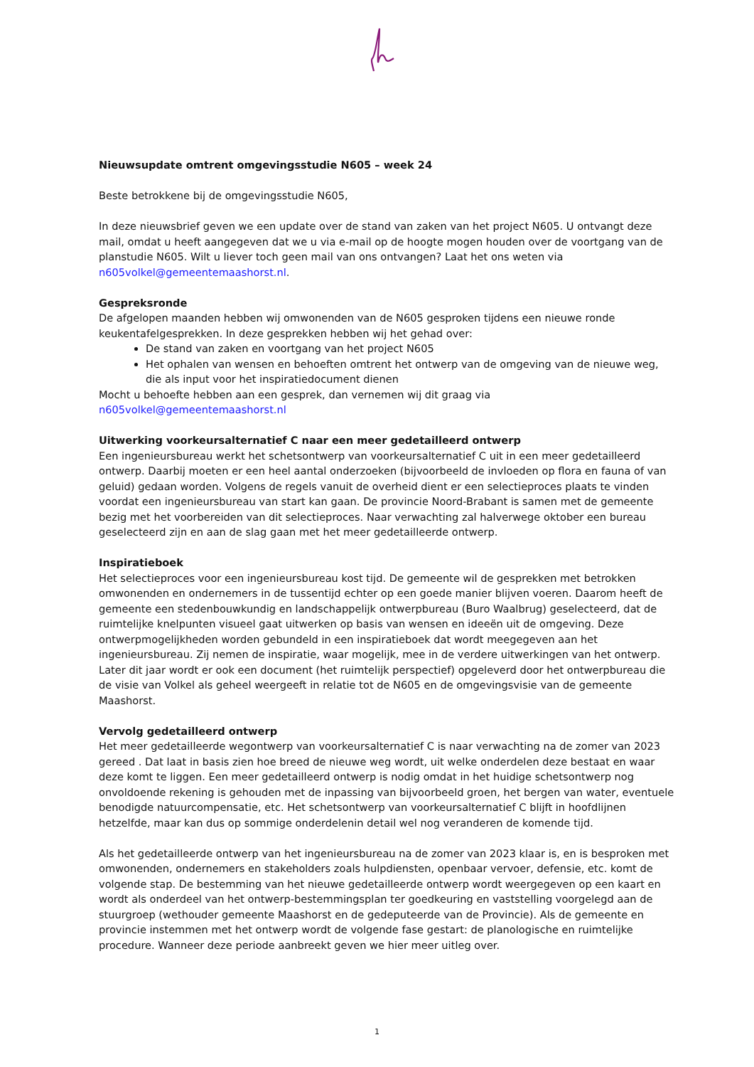Nieuwsupdate omtrent omgevingsstudie N605 – week 24
Beste betrokkene bij de omgevingsstudie N605,
In deze nieuwsbrief geven we een update over de stand van zaken van het project N605. U ontvangt deze mail, omdat u heeft aangegeven dat we u via e-mail op de hoogte mogen houden over de voortgang van de planstudie N605. Wilt u liever toch geen mail van ons ontvangen? Laat het ons weten via n605volkel@gemeentemaashorst.nl.
Gespreksronde
De afgelopen maanden hebben wij omwonenden van de N605 gesproken tijdens een nieuwe ronde keukentafelgesprekken. In deze gesprekken hebben wij het gehad over:
De stand van zaken en voortgang van het project N605
Het ophalen van wensen en behoeften omtrent het ontwerp van de omgeving van de nieuwe weg, die als input voor het inspiratiedocument dienen
Mocht u behoefte hebben aan een gesprek, dan vernemen wij dit graag via n605volkel@gemeentemaashorst.nl
Uitwerking voorkeursalternatief C naar een meer gedetailleerd ontwerp
Een ingenieursbureau werkt het schetsontwerp van voorkeursalternatief C uit in een meer gedetailleerd ontwerp. Daarbij moeten er een heel aantal onderzoeken (bijvoorbeeld de invloeden op flora en fauna of van geluid) gedaan worden. Volgens de regels vanuit de overheid dient er een selectieproces plaats te vinden voordat een ingenieursbureau van start kan gaan. De provincie Noord-Brabant is samen met de gemeente bezig met het voorbereiden van dit selectieproces. Naar verwachting zal halverwege oktober een bureau geselecteerd zijn en aan de slag gaan met het meer gedetailleerde ontwerp.
Inspiratieboek
Het selectieproces voor een ingenieursbureau kost tijd. De gemeente wil de gesprekken met betrokken omwonenden en ondernemers in de tussentijd echter op een goede manier blijven voeren. Daarom heeft de gemeente een stedenbouwkundig en landschappelijk ontwerpbureau (Buro Waalbrug) geselecteerd, dat de ruimtelijke knelpunten visueel gaat uitwerken op basis van wensen en ideeën uit de omgeving. Deze ontwerpmogelijkheden worden gebundeld in een inspiratieboek dat wordt meegegeven aan het ingenieursbureau. Zij nemen de inspiratie, waar mogelijk, mee in de verdere uitwerkingen van het ontwerp. Later dit jaar wordt er ook een document (het ruimtelijk perspectief) opgeleverd door het ontwerpbureau die de visie van Volkel als geheel weergeeft in relatie tot de N605 en de omgevingsvisie van de gemeente Maashorst.
Vervolg gedetailleerd ontwerp
Het meer gedetailleerde wegontwerp van voorkeursalternatief C is naar verwachting na de zomer van 2023 gereed . Dat laat in basis zien hoe breed de nieuwe weg wordt, uit welke onderdelen deze bestaat en waar deze komt te liggen. Een meer gedetailleerd ontwerp is nodig omdat in het huidige schetsontwerp nog onvoldoende rekening is gehouden met de inpassing van bijvoorbeeld groen, het bergen van water, eventuele benodigde natuurcompensatie, etc. Het schetsontwerp van voorkeursalternatief C blijft in hoofdlijnen hetzelfde, maar kan dus op sommige onderdelenin detail wel nog veranderen de komende tijd.
Als het gedetailleerde ontwerp van het ingenieursbureau na de zomer van 2023 klaar is, en is besproken met omwonenden, ondernemers en stakeholders zoals hulpdiensten, openbaar vervoer, defensie, etc. komt de volgende stap. De bestemming van het nieuwe gedetailleerde ontwerp wordt weergegeven op een kaart en wordt als onderdeel van het ontwerp-bestemmingsplan ter goedkeuring en vaststelling voorgelegd aan de stuurgroep (wethouder gemeente Maashorst en de gedeputeerde van de Provincie). Als de gemeente en provincie instemmen met het ontwerp wordt de volgende fase gestart: de planologische en ruimtelijke procedure. Wanneer deze periode aanbreekt geven we hier meer uitleg over.
1